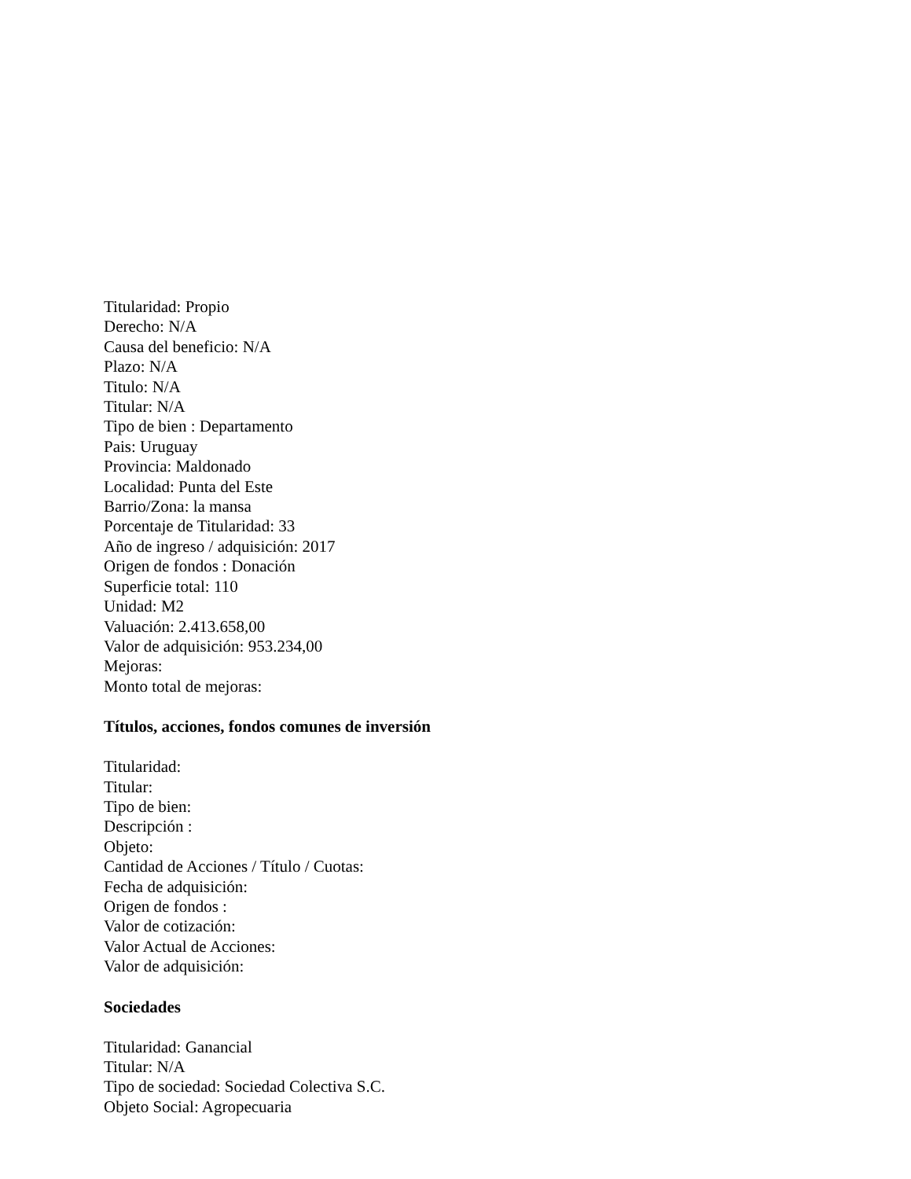Titularidad: Propio
Derecho: N/A
Causa del beneficio: N/A
Plazo: N/A
Titulo: N/A
Titular: N/A
Tipo de bien : Departamento
Pais: Uruguay
Provincia: Maldonado
Localidad: Punta del Este
Barrio/Zona: la mansa
Porcentaje de Titularidad: 33
Año de ingreso / adquisición: 2017
Origen de fondos : Donación
Superficie total: 110
Unidad: M2
Valuación: 2.413.658,00
Valor de adquisición: 953.234,00
Mejoras:
Monto total de mejoras:
Títulos, acciones, fondos comunes de inversión
Titularidad:
Titular:
Tipo de bien:
Descripción :
Objeto:
Cantidad de Acciones / Título / Cuotas:
Fecha de adquisición:
Origen de fondos :
Valor de cotización:
Valor Actual de Acciones:
Valor de adquisición:
Sociedades
Titularidad: Ganancial
Titular: N/A
Tipo de sociedad: Sociedad Colectiva S.C.
Objeto Social: Agropecuaria